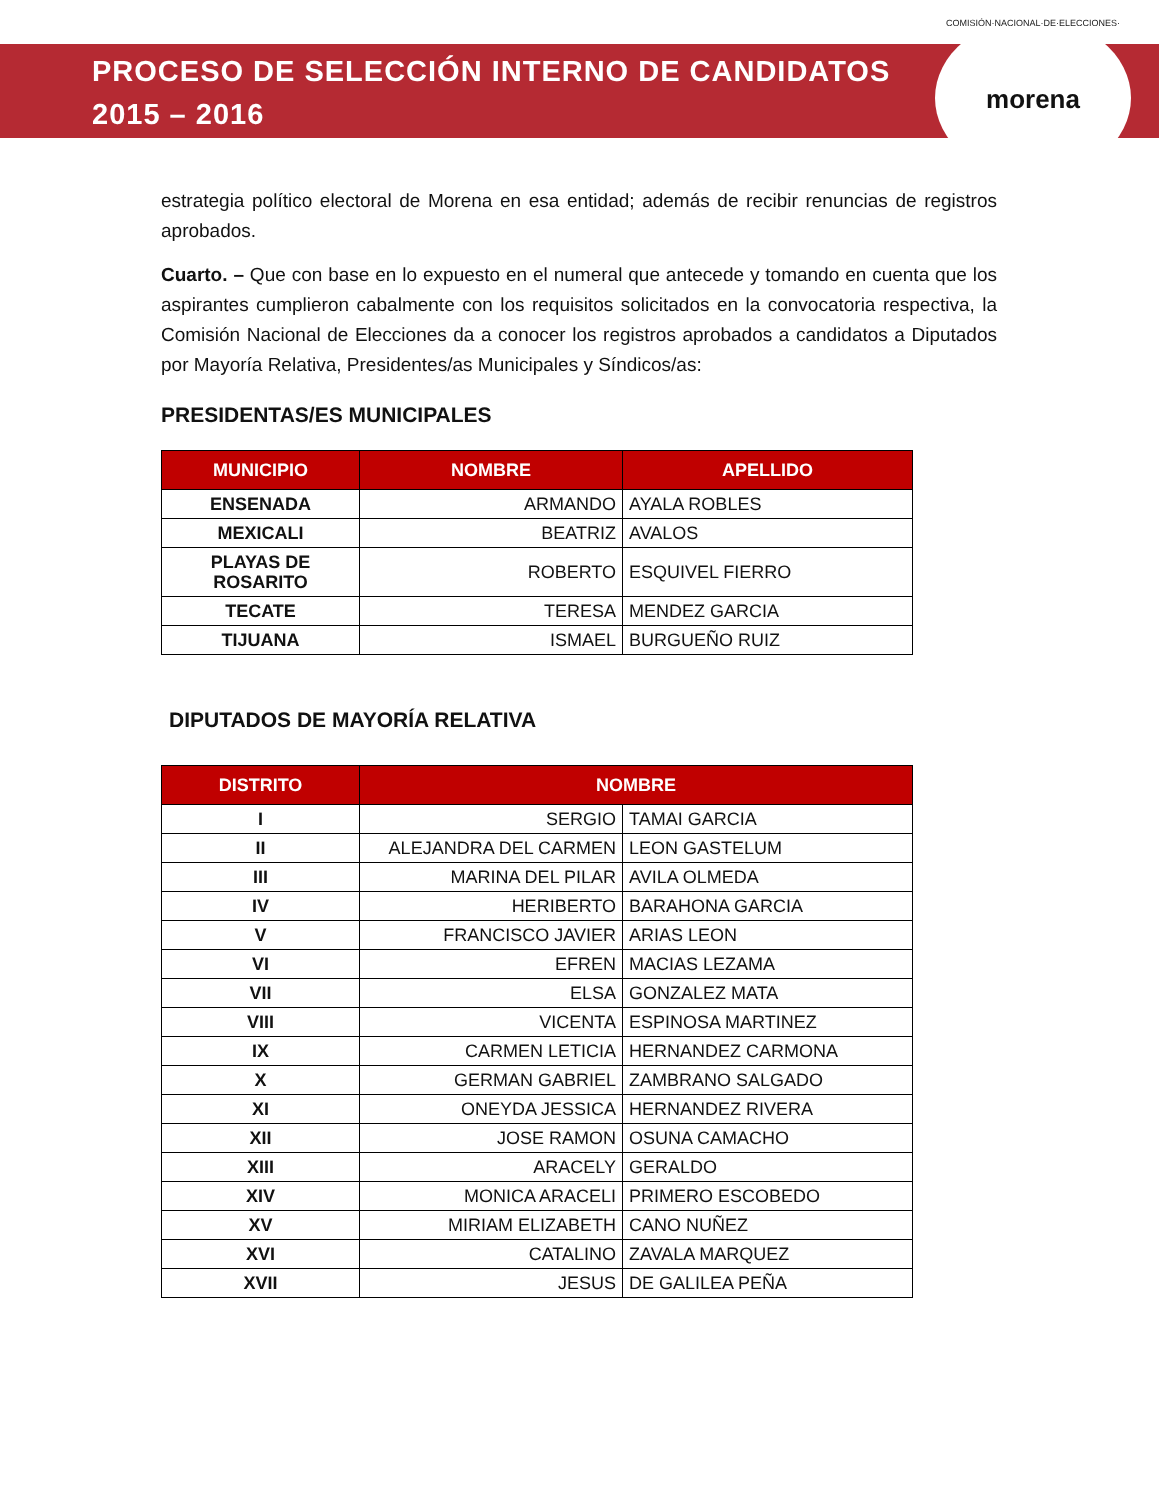PROCESO DE SELECCIÓN INTERNO DE CANDIDATOS
2015 – 2016
COMISIÓN·NACIONAL·DE·ELECCIONES·
morena
estrategia político electoral de Morena en esa entidad; además de recibir renuncias de registros aprobados.
Cuarto. – Que con base en lo expuesto en el numeral que antecede y tomando en cuenta que los aspirantes cumplieron cabalmente con los requisitos solicitados en la convocatoria respectiva, la Comisión Nacional de Elecciones da a conocer los registros aprobados a candidatos a Diputados por Mayoría Relativa, Presidentes/as Municipales y Síndicos/as:
PRESIDENTAS/ES MUNICIPALES
| MUNICIPIO | NOMBRE | APELLIDO |
| --- | --- | --- |
| ENSENADA | ARMANDO | AYALA ROBLES |
| MEXICALI | BEATRIZ | AVALOS |
| PLAYAS DE ROSARITO | ROBERTO | ESQUIVEL FIERRO |
| TECATE | TERESA | MENDEZ GARCIA |
| TIJUANA | ISMAEL | BURGUEÑO RUIZ |
DIPUTADOS DE MAYORÍA RELATIVA
| DISTRITO | NOMBRE | |
| --- | --- | --- |
| I | SERGIO | TAMAI GARCIA |
| II | ALEJANDRA DEL CARMEN | LEON GASTELUM |
| III | MARINA DEL PILAR | AVILA OLMEDA |
| IV | HERIBERTO | BARAHONA GARCIA |
| V | FRANCISCO JAVIER | ARIAS LEON |
| VI | EFREN | MACIAS LEZAMA |
| VII | ELSA | GONZALEZ MATA |
| VIII | VICENTA | ESPINOSA MARTINEZ |
| IX | CARMEN LETICIA | HERNANDEZ CARMONA |
| X | GERMAN GABRIEL | ZAMBRANO SALGADO |
| XI | ONEYDA JESSICA | HERNANDEZ RIVERA |
| XII | JOSE RAMON | OSUNA CAMACHO |
| XIII | ARACELY | GERALDO |
| XIV | MONICA ARACELI | PRIMERO ESCOBEDO |
| XV | MIRIAM ELIZABETH | CANO NUÑEZ |
| XVI | CATALINO | ZAVALA MARQUEZ |
| XVII | JESUS | DE GALILEA PEÑA |